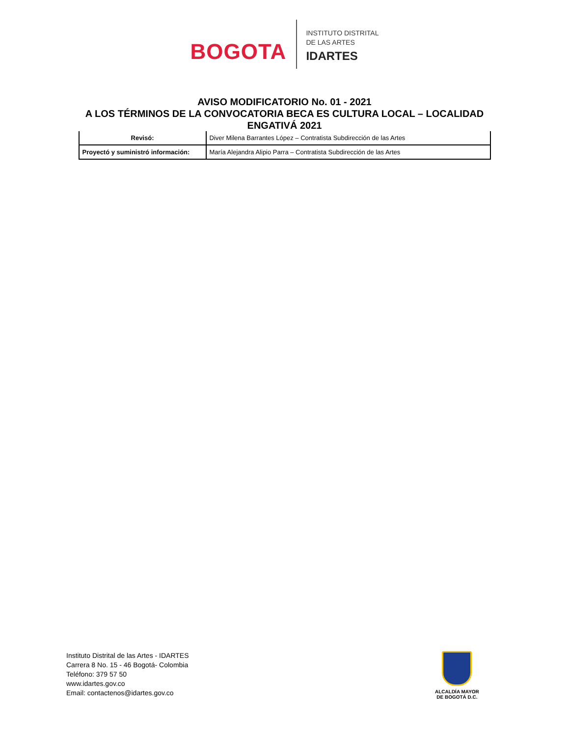BOGOTA
INSTITUTO DISTRITAL
DE LAS ARTES
IDARTES
AVISO MODIFICATORIO No. 01 - 2021
A LOS TÉRMINOS DE LA CONVOCATORIA BECA ES CULTURA LOCAL – LOCALIDAD ENGATIVÁ 2021
| Revisó: | Diver Milena Barrantes López – Contratista Subdirección de las Artes |
| Proyectó y suministró información: | María Alejandra Alipio Parra – Contratista Subdirección de las Artes |
Instituto Distrital de las Artes - IDARTES
Carrera 8 No. 15 - 46 Bogotá- Colombia
Teléfono: 379 57 50
www.idartes.gov.co
Email: contactenos@idartes.gov.co
ALCALDÍA MAYOR
DE BOGOTÁ D.C.